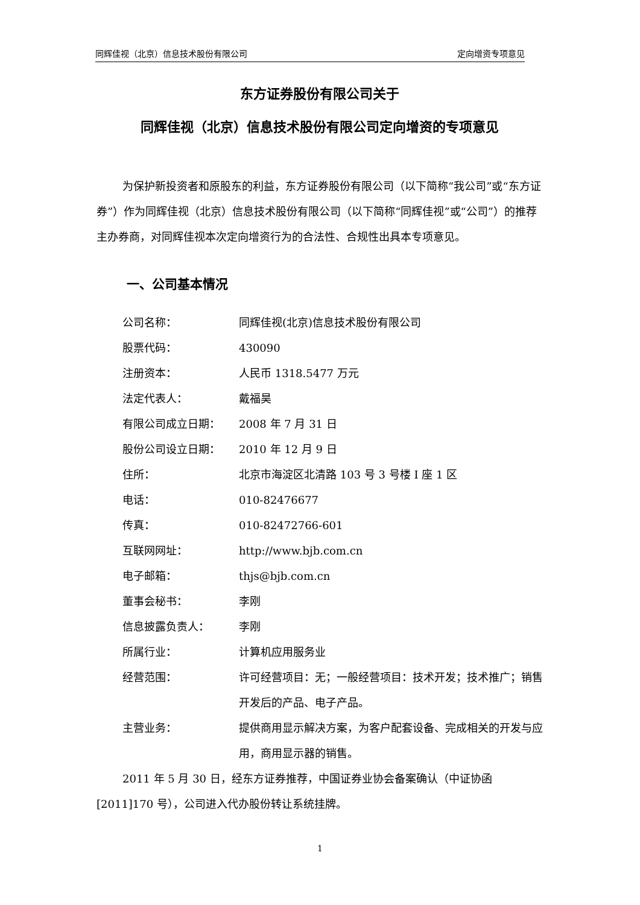同辉佳视（北京）信息技术股份有限公司 定向增资专项意见
东方证券股份有限公司关于
同辉佳视（北京）信息技术股份有限公司定向增资的专项意见
为保护新投资者和原股东的利益，东方证券股份有限公司（以下简称“我公司”或“东方证券”）作为同辉佳视（北京）信息技术股份有限公司（以下简称“同辉佳视”或“公司”）的推荐主办券商，对同辉佳视本次定向增资行为的合法性、合规性出具本专项意见。
一、公司基本情况
| 公司名称： | 同辉佳视(北京)信息技术股份有限公司 |
| 股票代码： | 430090 |
| 注册资本： | 人民币 1318.5477 万元 |
| 法定代表人： | 戴福昊 |
| 有限公司成立日期： | 2008 年 7 月 31 日 |
| 股份公司设立日期： | 2010 年 12 月 9 日 |
| 住所： | 北京市海淀区北清路 103 号 3 号楼 I 座 1 区 |
| 电话： | 010-82476677 |
| 传真： | 010-82472766-601 |
| 互联网网址： | http://www.bjb.com.cn |
| 电子邮箱： | thjs@bjb.com.cn |
| 董事会秘书： | 李刚 |
| 信息披露负责人： | 李刚 |
| 所属行业： | 计算机应用服务业 |
| 经营范围： | 许可经营项目：无；一般经营项目：技术开发；技术推广；销售开发后的产品、电子产品。 |
| 主营业务： | 提供商用显示解决方案，为客户配套设备、完成相关的开发与应用，商用显示器的销售。 |
2011 年 5 月 30 日，经东方证券推荐，中国证券业协会备案确认（中证协函[2011]170 号），公司进入代办股份转让系统挂牌。
1